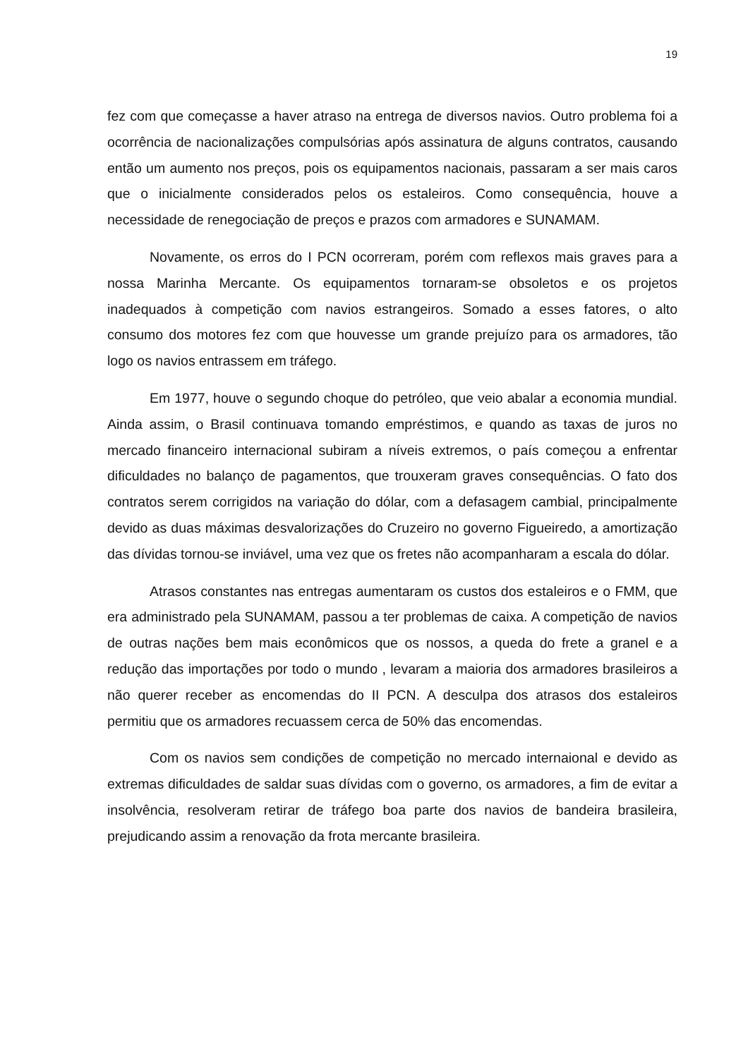19
fez com que começasse a haver atraso na entrega de diversos navios. Outro problema foi a ocorrência de nacionalizações compulsórias após assinatura de alguns contratos, causando então um aumento nos preços, pois os equipamentos nacionais, passaram a ser mais caros que o inicialmente considerados pelos os estaleiros. Como consequência, houve a necessidade de renegociação de preços e prazos com armadores e SUNAMAM.
Novamente, os erros do I PCN ocorreram, porém com reflexos mais graves para a nossa Marinha Mercante. Os equipamentos tornaram-se obsoletos e os projetos inadequados à competição com navios estrangeiros. Somado a esses fatores, o alto consumo dos motores fez com que houvesse um grande prejuízo para os armadores, tão logo os navios entrassem em tráfego.
Em 1977, houve o segundo choque do petróleo, que veio abalar a economia mundial. Ainda assim, o Brasil continuava tomando empréstimos, e quando as taxas de juros no mercado financeiro internacional subiram a níveis extremos, o país começou a enfrentar dificuldades no balanço de pagamentos, que trouxeram graves consequências. O fato dos contratos serem corrigidos na variação do dólar, com a defasagem cambial, principalmente devido as duas máximas desvalorizações do Cruzeiro no governo Figueiredo, a amortização das dívidas tornou-se inviável, uma vez que os fretes não acompanharam a escala do dólar.
Atrasos constantes nas entregas aumentaram os custos dos estaleiros e o FMM, que era administrado pela SUNAMAM, passou a ter problemas de caixa. A competição de navios de outras nações bem mais econômicos que os nossos, a queda do frete a granel e a redução das importações por todo o mundo , levaram a maioria dos armadores brasileiros a não querer receber as encomendas do II PCN. A desculpa dos atrasos dos estaleiros permitiu que os armadores recuassem cerca de 50% das encomendas.
Com os navios sem condições de competição no mercado internaional e devido as extremas dificuldades de saldar suas dívidas com o governo, os armadores, a fim de evitar a insolvência, resolveram retirar de tráfego boa parte dos navios de bandeira brasileira, prejudicando assim a renovação da frota mercante brasileira.